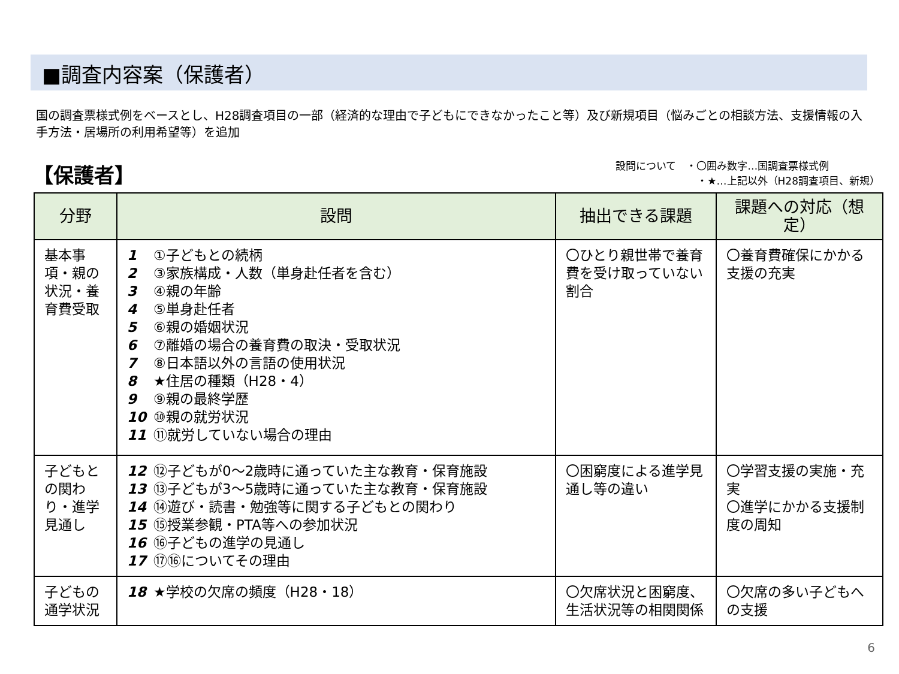■調査内容案（保護者）
国の調査票様式例をベースとし、H28調査項目の一部（経済的な理由で子どもにできなかったこと等）及び新規項目（悩みごとの相談方法、支援情報の入手方法・居場所の利用希望等）を追加
【保護者】
設問について　・〇囲み数字…国調査票様式例
　　　　　　　　・★…上記以外（H28調査項目、新規）
| 分野 | 設問 | 抽出できる課題 | 課題への対応（想定） |
| --- | --- | --- | --- |
| 基本事項・親の状況・養育費受取 | 1 ①子どもとの続柄 2 ③家族構成・人数（単身赴任者を含む） 3 ④親の年齢 4 ⑤単身赴任者 5 ⑥親の婚姻状況 6 ⑦離婚の場合の養育費の取決・受取状況 7 ⑧日本語以外の言語の使用状況 8 ★住居の種類（H28・4） 9 ⑨親の最終学歴 10 ⑩親の就労状況 11 ⑪就労していない場合の理由 | 〇ひとり親世帯で養育費を受け取っていない割合 | 〇養育費確保にかかる支援の充実 |
| 子どもとの関わり・進学見通し | 12 ⑫子どもが0～2歳時に通っていた主な教育・保育施設 13 ⑬子どもが3～5歳時に通っていた主な教育・保育施設 14 ⑭遊び・読書・勉強等に関する子どもとの関わり 15 ⑮授業参観・PTA等への参加状況 16 ⑯子どもの進学の見通し 17 ⑰⑯についてその理由 | 〇困窮度による進学見通し等の違い | 〇学習支援の実施・充実 〇進学にかかる支援制度の周知 |
| 子どもの通学状況 | 18 ★学校の欠席の頻度（H28・18） | 〇欠席状況と困窮度、生活状況等の相関関係 | 〇欠席の多い子どもへの支援 |
6